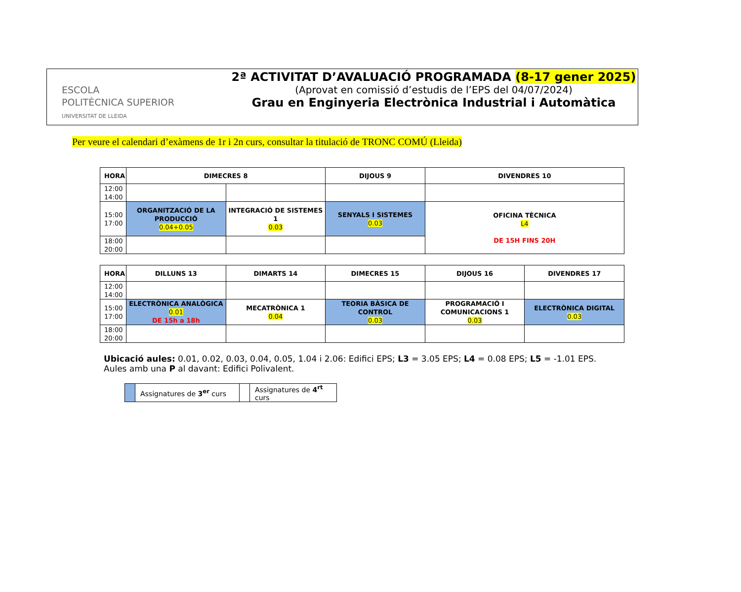ESCOLA
POLITÈCNICA SUPERIOR
UNIVERSITAT DE LLEIDA
2ª ACTIVITAT D’AVALUACIÓ PROGRAMADA (8-17 gener 2025)
(Aprovat en comissió d’estudis de l’EPS del 04/07/2024)
Grau en Enginyeria Electrònica Industrial i Automàtica
Per veure el calendari d’exàmens de 1r i 2n curs, consultar la titulació de TRONC COMÚ (Lleida)
| HORA | DIMECRES 8 | | DIJOUS 9 | DIVENDRES 10 |
| --- | --- | --- | --- | --- |
| 12:00 14:00 | | | | |
| 15:00 17:00 | ORGANITZACIÓ DE LA PRODUCCIÓ 0.04+0.05 | INTEGRACIÓ DE SISTEMES 1 0.03 | SENYALS I SISTEMES 0.03 | OFICINA TÈCNICA L4 DE 15H FINS 20H |
| 18:00 20:00 | | | | |
| HORA | DILLUNS 13 | DIMARTS 14 | DIMECRES 15 | DIJOUS 16 | DIVENDRES 17 |
| --- | --- | --- | --- | --- | --- |
| 12:00 14:00 | | | | | |
| 15:00 17:00 | ELECTRÒNICA ANALÒGICA 0.01 DE 15h a 18h | MECATRÒNICA 1 0.04 | TEORIA BÀSICA DE CONTROL 0.03 | PROGRAMACIÓ I COMUNICACIONS 1 0.03 | ELECTRÒNICA DIGITAL 0.03 |
| 18:00 20:00 | | | | | |
Ubicació aules: 0.01, 0.02, 0.03, 0.04, 0.05, 1.04 i 2.06: Edifici EPS; L3 = 3.05 EPS; L4 = 0.08 EPS; L5 = -1.01 EPS.
Aules amb una P al davant: Edifici Polivalent.
| | Assignatures de 3<sup>er</sup> curs | | Assignatures de 4<sup>rt</sup> curs |